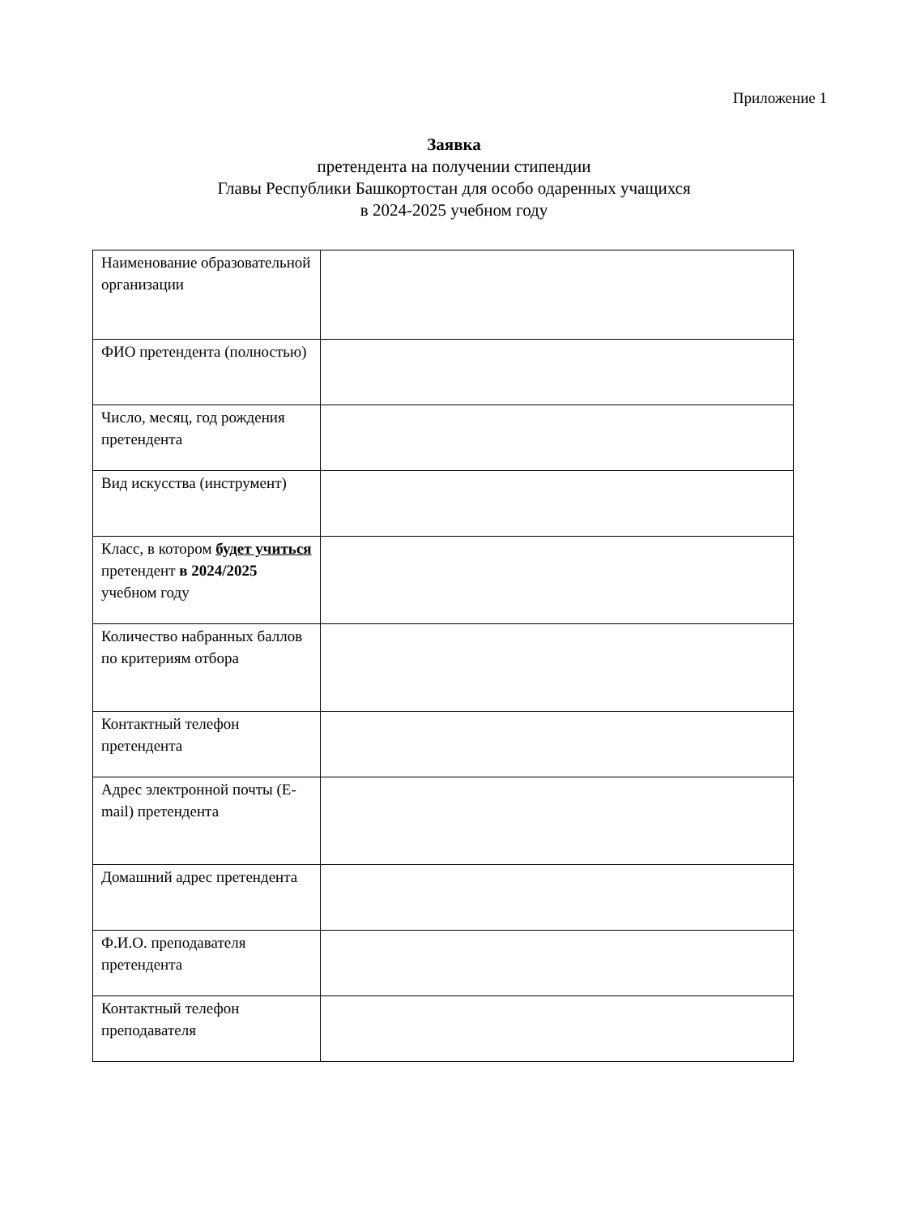Приложение 1
Заявка
претендента на получении стипендии
Главы Республики Башкортостан для особо одаренных учащихся
в 2024-2025 учебном году
| Наименование образовательной организации | |
| ФИО претендента (полностью) | |
| Число, месяц, год рождения претендента | |
| Вид искусства (инструмент) | |
| Класс, в котором будет учиться претендент в 2024/2025 учебном году | |
| Количество набранных баллов по критериям отбора | |
| Контактный телефон претендента | |
| Адрес электронной почты (E-mail) претендента | |
| Домашний адрес претендента | |
| Ф.И.О. преподавателя претендента | |
| Контактный телефон преподавателя | |